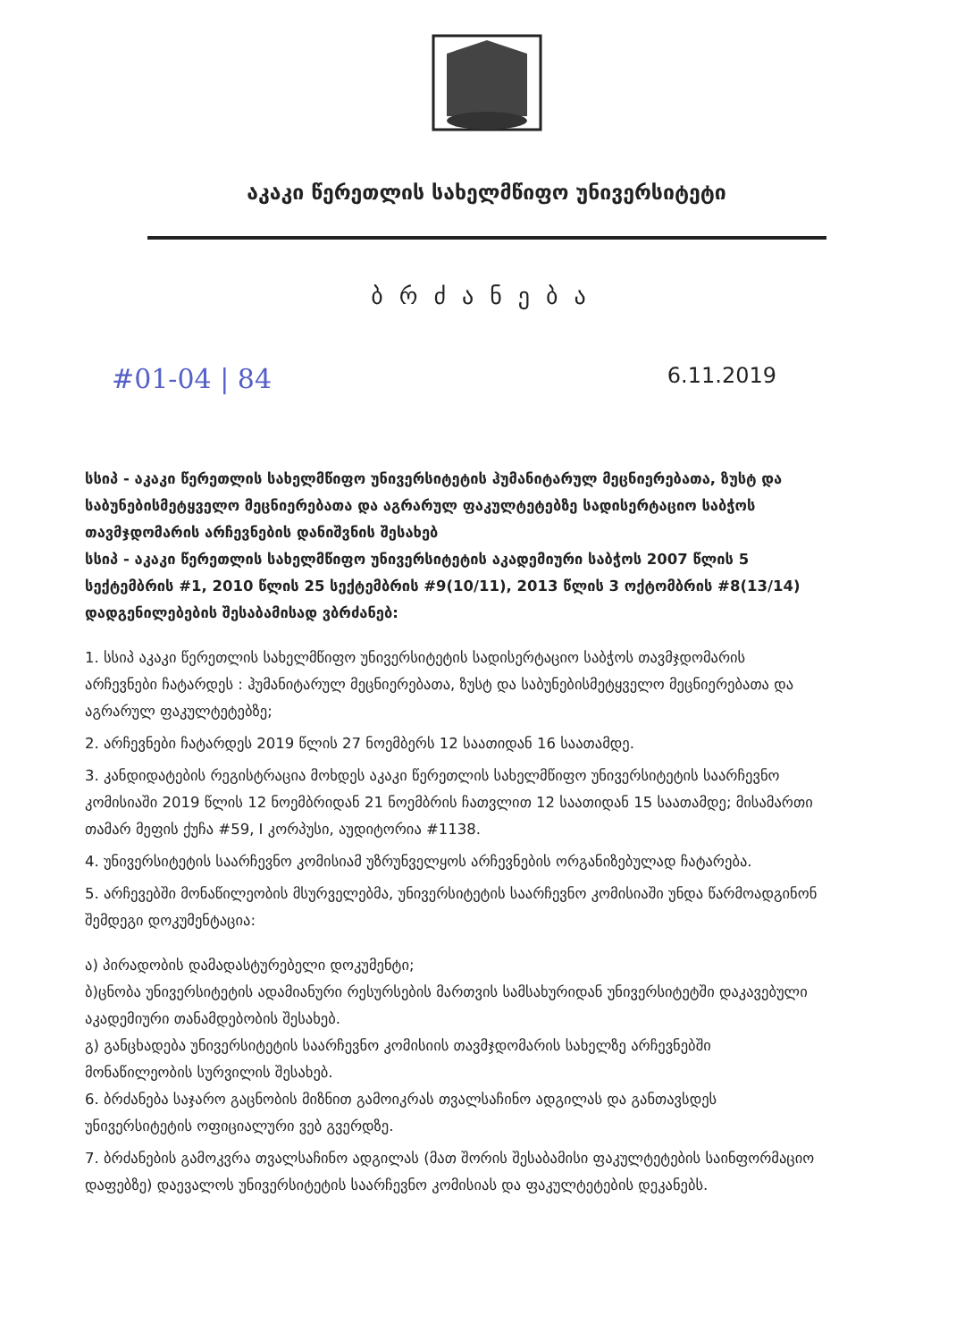აკაკი წერეთლის სახელმწიფო უნივერსიტეტი
ბრძანება
#01-04 | 84 6.11.2019
სსიპ - აკაკი წერეთლის სახელმწიფო უნივერსიტეტის ჰუმანიტარულ მეცნიერებათა, ზუსტ და საბუნებისმეტყველო მეცნიერებათა და აგრარულ ფაკულტეტებზე სადისერტაციო საბჭოს თავმჯდომარის არჩევნების დანიშვნის შესახებ
სსიპ - აკაკი წერეთლის სახელმწიფო უნივერსიტეტის აკადემიური საბჭოს 2007 წლის 5 სექტემბრის #1, 2010 წლის 25 სექტემბრის #9(10/11), 2013 წლის 3 ოქტომბრის #8(13/14) დადგენილებების შესაბამისად ვბრძანებ:
1. სსიპ აკაკი წერეთლის სახელმწიფო უნივერსიტეტის სადისერტაციო საბჭოს თავმჯდომარის არჩევნები ჩატარდეს : ჰუმანიტარულ მეცნიერებათა, ზუსტ და საბუნებისმეტყველო მეცნიერებათა და აგრარულ ფაკულტეტებზე;
2. არჩევნები ჩატარდეს 2019 წლის 27 ნოემბერს 12 საათიდან 16 საათამდე.
3. კანდიდატების რეგისტრაცია მოხდეს აკაკი წერეთლის სახელმწიფო უნივერსიტეტის საარჩევნო კომისიაში 2019 წლის 12 ნოემბრიდან 21 ნოემბრის ჩათვლით 12 საათიდან 15 საათამდე; მისამართი თამარ მეფის ქუჩა #59, I კორპუსი, აუდიტორია #1138.
4. უნივერსიტეტის საარჩევნო კომისიამ უზრუნველყოს არჩევნების ორგანიზებულად ჩატარება.
5. არჩევებში მონაწილეობის მსურველებმა, უნივერსიტეტის საარჩევნო კომისიაში უნდა წარმოადგინონ შემდეგი დოკუმენტაცია:
ა) პირადობის დამადასტურებელი დოკუმენტი;
ბ)ცნობა უნივერსიტეტის ადამიანური რესურსების მართვის სამსახურიდან უნივერსიტეტში დაკავებული აკადემიური თანამდებობის შესახებ.
გ) განცხადება უნივერსიტეტის საარჩევნო კომისიის თავმჯდომარის სახელზე არჩევნებში მონაწილეობის სურვილის შესახებ.
6. ბრძანება საჯარო გაცნობის მიზნით გამოიკრას თვალსაჩინო ადგილას და განთავსდეს უნივერსიტეტის ოფიციალური ვებ გვერდზე.
7. ბრძანების გამოკვრა თვალსაჩინო ადგილას (მათ შორის შესაბამისი ფაკულტეტების საინფორმაციო დაფებზე) დაევალოს უნივერსიტეტის საარჩევნო კომისიას და ფაკულტეტების დეკანებს.